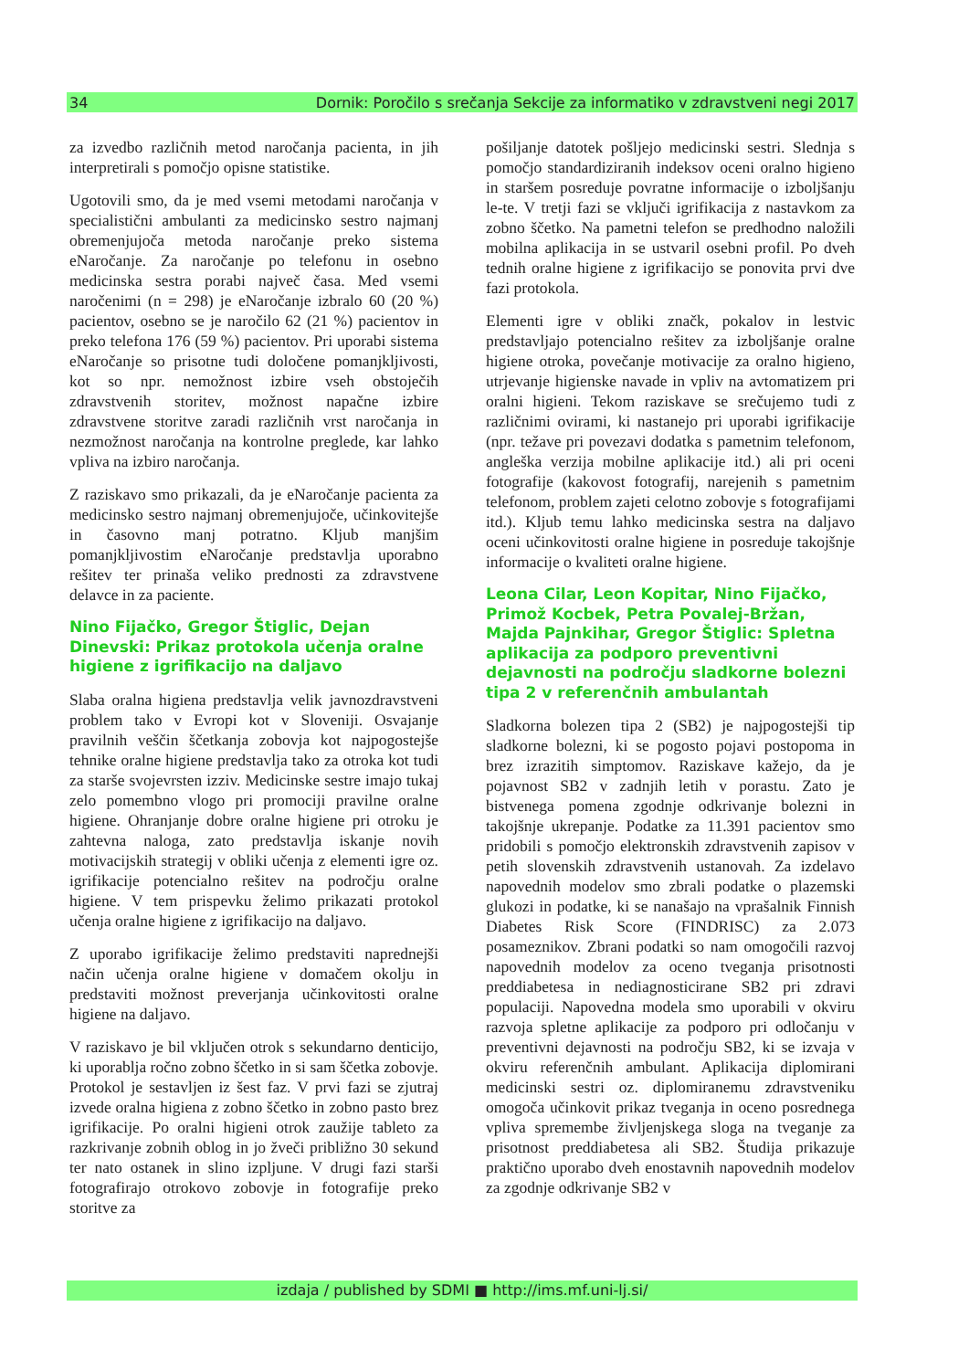34 Dornik: Poročilo s srečanja Sekcije za informatiko v zdravstveni negi 2017
za izvedbo različnih metod naročanja pacienta, in jih interpretirali s pomočjo opisne statistike.
Ugotovili smo, da je med vsemi metodami naročanja v specialistični ambulanti za medicinsko sestro najmanj obremenjujoča metoda naročanje preko sistema eNaročanje. Za naročanje po telefonu in osebno medicinska sestra porabi največ časa. Med vsemi naročenimi (n = 298) je eNaročanje izbralo 60 (20 %) pacientov, osebno se je naročilo 62 (21 %) pacientov in preko telefona 176 (59 %) pacientov. Pri uporabi sistema eNaročanje so prisotne tudi določene pomanjkljivosti, kot so npr. nemožnost izbire vseh obstoječih zdravstvenih storitev, možnost napačne izbire zdravstvene storitve zaradi različnih vrst naročanja in nezmožnost naročanja na kontrolne preglede, kar lahko vpliva na izbiro naročanja.
Z raziskavo smo prikazali, da je eNaročanje pacienta za medicinsko sestro najmanj obremenjujoče, učinkovitejše in časovno manj potratno. Kljub manjšim pomanjkljivostim eNaročanje predstavlja uporabno rešitev ter prinaša veliko prednosti za zdravstvene delavce in za paciente.
Nino Fijačko, Gregor Štiglic, Dejan Dinevski: Prikaz protokola učenja oralne higiene z igrifikacijo na daljavo
Slaba oralna higiena predstavlja velik javnozdravstveni problem tako v Evropi kot v Sloveniji. Osvajanje pravilnih veščin ščetkanja zobovja kot najpogostejše tehnike oralne higiene predstavlja tako za otroka kot tudi za starše svojevrsten izziv. Medicinske sestre imajo tukaj zelo pomembno vlogo pri promociji pravilne oralne higiene. Ohranjanje dobre oralne higiene pri otroku je zahtevna naloga, zato predstavlja iskanje novih motivacijskih strategij v obliki učenja z elementi igre oz. igrifikacije potencialno rešitev na področju oralne higiene. V tem prispevku želimo prikazati protokol učenja oralne higiene z igrifikacijo na daljavo.
Z uporabo igrifikacije želimo predstaviti naprednejši način učenja oralne higiene v domačem okolju in predstaviti možnost preverjanja učinkovitosti oralne higiene na daljavo.
V raziskavo je bil vključen otrok s sekundarno denticijo, ki uporablja ročno zobno ščetko in si sam ščetka zobovje. Protokol je sestavljen iz šest faz. V prvi fazi se zjutraj izvede oralna higiena z zobno ščetko in zobno pasto brez igrifikacije. Po oralni higieni otrok zaužije tableto za razkrivanje zobnih oblog in jo žveči približno 30 sekund ter nato ostanek in slino izpljune. V drugi fazi starši fotografirajo otrokovo zobovje in fotografije preko storitve za
pošiljanje datotek pošljejo medicinski sestri. Slednja s pomočjo standardiziranih indeksov oceni oralno higieno in staršem posreduje povratne informacije o izboljšanju le-te. V tretji fazi se vključi igrifikacija z nastavkom za zobno ščetko. Na pametni telefon se predhodno naložili mobilna aplikacija in se ustvaril osebni profil. Po dveh tednih oralne higiene z igrifikacijo se ponovita prvi dve fazi protokola.
Elementi igre v obliki značk, pokalov in lestvic predstavljajo potencialno rešitev za izboljšanje oralne higiene otroka, povečanje motivacije za oralno higieno, utrjevanje higienske navade in vpliv na avtomatizem pri oralni higieni. Tekom raziskave se srečujemo tudi z različnimi ovirami, ki nastanejo pri uporabi igrifikacije (npr. težave pri povezavi dodatka s pametnim telefonom, angleška verzija mobilne aplikacije itd.) ali pri oceni fotografije (kakovost fotografij, narejenih s pametnim telefonom, problem zajeti celotno zobovje s fotografijami itd.). Kljub temu lahko medicinska sestra na daljavo oceni učinkovitosti oralne higiene in posreduje takojšnje informacije o kvaliteti oralne higiene.
Leona Cilar, Leon Kopitar, Nino Fijačko, Primož Kocbek, Petra Povalej-Bržan, Majda Pajnkihar, Gregor Štiglic: Spletna aplikacija za podporo preventivni dejavnosti na področju sladkorne bolezni tipa 2 v referenčnih ambulantah
Sladkorna bolezen tipa 2 (SB2) je najpogostejši tip sladkorne bolezni, ki se pogosto pojavi postopoma in brez izrazitih simptomov. Raziskave kažejo, da je pojavnost SB2 v zadnjih letih v porastu. Zato je bistvenega pomena zgodnje odkrivanje bolezni in takojšnje ukrepanje. Podatke za 11.391 pacientov smo pridobili s pomočjo elektronskih zdravstvenih zapisov v petih slovenskih zdravstvenih ustanovah. Za izdelavo napovednih modelov smo zbrali podatke o plazemski glukozi in podatke, ki se nanašajo na vprašalnik Finnish Diabetes Risk Score (FINDRISC) za 2.073 posameznikov. Zbrani podatki so nam omogočili razvoj napovednih modelov za oceno tveganja prisotnosti preddiabetesa in nediagnosticirane SB2 pri zdravi populaciji. Napovedna modela smo uporabili v okviru razvoja spletne aplikacije za podporo pri odločanju v preventivni dejavnosti na področju SB2, ki se izvaja v okviru referenčnih ambulant. Aplikacija diplomirani medicinski sestri oz. diplomiranemu zdravstveniku omogoča učinkovit prikaz tveganja in oceno posrednega vpliva spremembe življenjskega sloga na tveganje za prisotnost preddiabetesa ali SB2. Študija prikazuje praktično uporabo dveh enostavnih napovednih modelov za zgodnje odkrivanje SB2 v
izdaja / published by SDMI ■ http://ims.mf.uni-lj.si/